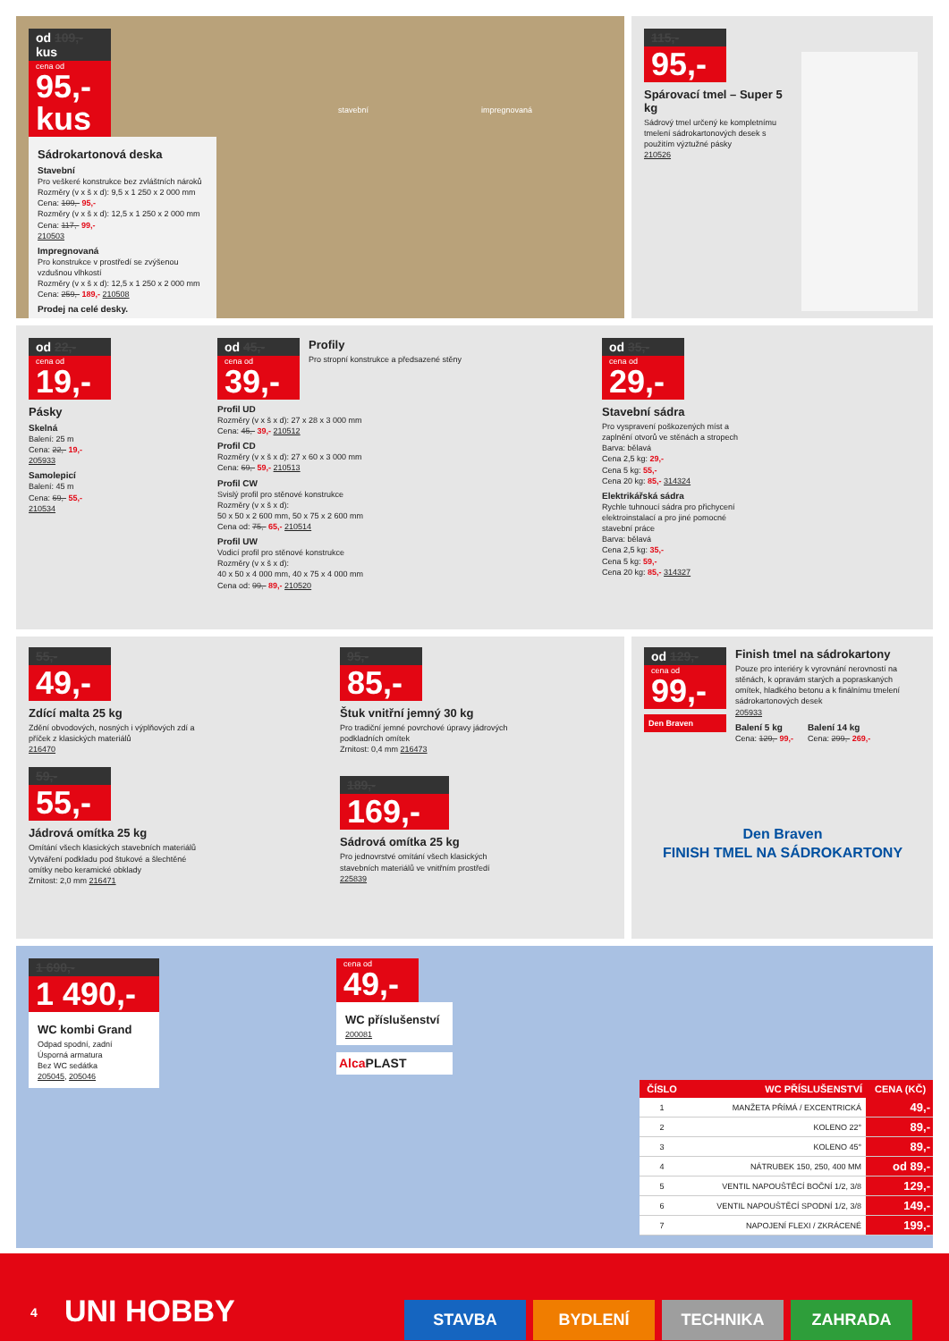od 109,- kus
cena od
95,- kus
Sádrokartonová deska
Stavební
Pro veškeré konstrukce bez zvláštních nároků
Rozměry (v x š x d): 9,5 x 1 250 x 2 000 mm
Cena: 109,- 95,-
Rozměry (v x š x d): 12,5 x 1 250 x 2 000 mm
Cena: 117,- 99,-
210503
Impregnovaná
Pro konstrukce v prostředí se zvýšenou vzdušnou vlhkostí
Rozměry (v x š x d): 12,5 x 1 250 x 2 000 mm
Cena: 259,- 189,- 210508
Prodej na celé desky.
stavební impregnovaná
115,-
95,-
Spárovací tmel – Super 5 kg
Sádrový tmel určený ke kompletnímu tmelení sádrokartonových desek s použitím výztužné pásky
210526
od 22,-
cena od
19,-
Pásky
Skelná
Balení: 25 m
Cena: 22,- 19,-
205933
Samolepicí
Balení: 45 m
Cena: 69,- 55,-
210534
od 45,-
cena od
39,-
Profily
Pro stropní konstrukce a předsazené stěny
Profil UD
Rozměry (v x š x d): 27 x 28 x 3 000 mm
Cena: 45,- 39,- 210512
Profil CD
Rozměry (v x š x d): 27 x 60 x 3 000 mm
Cena: 69,- 59,- 210513
Profil CW
Svislý profil pro stěnové konstrukce
Rozměry (v x š x d):
50 x 50 x 2 600 mm, 50 x 75 x 2 600 mm
Cena od: 75,- 65,- 210514
Profil UW
Vodicí profil pro stěnové konstrukce
Rozměry (v x š x d):
40 x 50 x 4 000 mm, 40 x 75 x 4 000 mm
Cena od: 99,- 89,- 210520
od 35,-
cena od
29,-
Stavební sádra
Pro vyspravení poškozených míst a zaplnění otvorů ve stěnách a stropech
Barva: bělavá
Cena 2,5 kg: 29,-
Cena 5 kg: 55,-
Cena 20 kg: 85,- 314324
Elektrikářská sádra
Rychle tuhnoucí sádra pro přichycení elektroinstalací a pro jiné pomocné stavební práce
Barva: bělavá
Cena 2,5 kg: 35,-
Cena 5 kg: 59,-
Cena 20 kg: 85,- 314327
55,-
49,-
Zdící malta 25 kg
Zdění obvodových, nosných i výplňových zdí a příček z klasických materiálů
216470
59,-
55,-
Jádrová omítka 25 kg
Omítání všech klasických stavebních materiálů Vytváření podkladu pod štukové a šlechtěné omítky nebo keramické obklady
Zrnitost: 2,0 mm 216471
95,-
85,-
Štuk vnitřní jemný 30 kg
Pro tradiční jemné povrchové úpravy jádrových podkladních omítek
Zrnitost: 0,4 mm 216473
189,-
169,-
Sádrová omítka 25 kg
Pro jednovrstvé omítání všech klasických stavebních materiálů ve vnitřním prostředí 225839
od 129,-
cena od
99,-
Den Braven
Finish tmel na sádrokartony
Pouze pro interiéry k vyrovnání nerovností na stěnách, k opravám starých a popraskaných omítek, hladkého betonu a k finálnímu tmelení sádrokartonových desek
205933
Balení 5 kg
Cena: 129,- 99,-
Balení 14 kg
Cena: 299,- 269,-
Den Braven
FINISH TMEL NA SÁDROKARTONY
1 690,-
1 490,-
WC kombi Grand
Odpad spodní, zadní
Úsporná armatura
Bez WC sedátka
205045, 205046
cena od
49,-
WC příslušenství
200081
Alca PLAST
| ČÍSLO | WC PŘÍSLUŠENSTVÍ | CENA (KČ) |
| --- | --- | --- |
| 1 | MANŽETA PŘÍMÁ / EXCENTRICKÁ | 49,- |
| 2 | KOLENO 22° | 89,- |
| 3 | KOLENO 45° | 89,- |
| 4 | NÁTRUBEK 150, 250, 400 MM | od 89,- |
| 5 | VENTIL NAPOUŠTĚCÍ BOČNÍ 1/2, 3/8 | 129,- |
| 6 | VENTIL NAPOUŠTĚCÍ SPODNÍ 1/2, 3/8 | 149,- |
| 7 | NAPOJENÍ FLEXI / ZKRÁCENÉ | 199,- |
4 UNI HOBBY
STAVBA BYDLENÍ TECHNIKA ZAHRADA